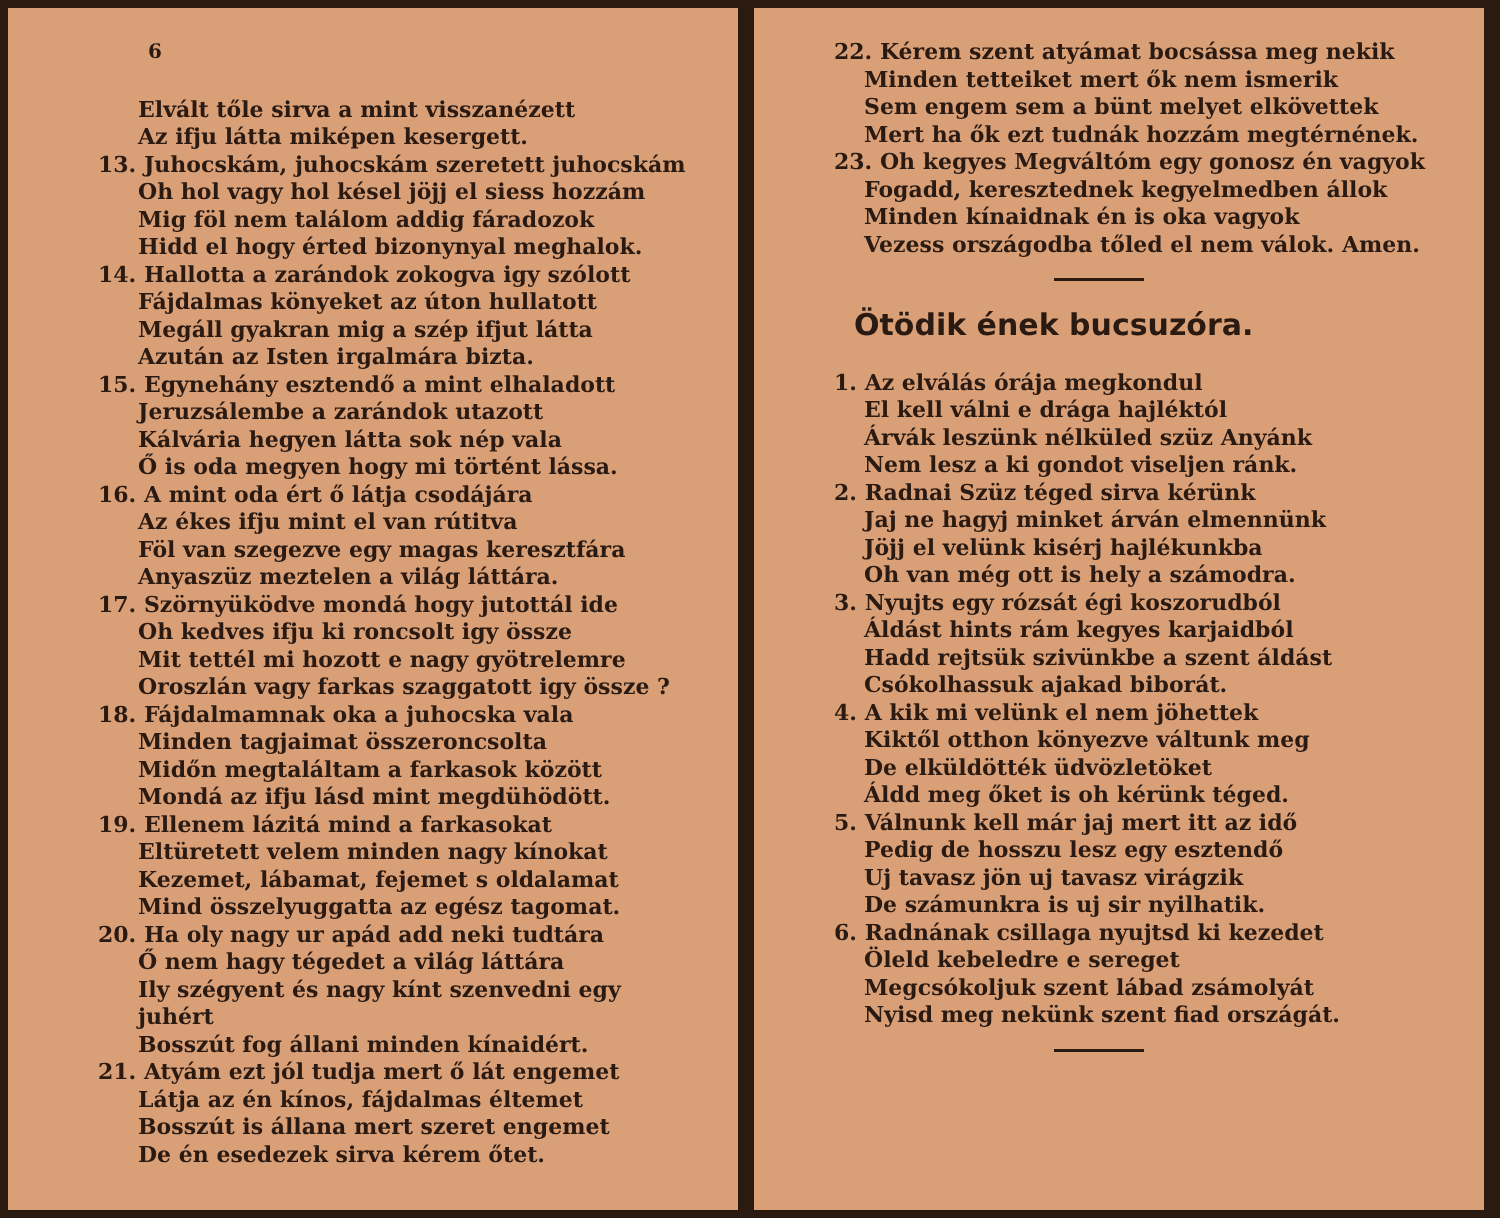6
Elvált tőle sirva a mint visszanézett
Az ifju látta miképen kesergett.
13. Juhocskám, juhocskám szeretett juhocskám
Oh hol vagy hol késel jöjj el siess hozzám
Mig föl nem találom addig fáradozok
Hidd el hogy érted bizonynyal meghalok.
14. Hallotta a zarándok zokogva igy szólott
Fájdalmas könyeket az úton hullatott
Megáll gyakran mig a szép ifjut látta
Azután az Isten irgalmára bizta.
15. Egynehány esztendő a mint elhaladott
Jeruzsálembe a zarándok utazott
Kálvária hegyen látta sok nép vala
Ő is oda megyen hogy mi történt lássa.
16. A mint oda ért ő látja csodájára
Az ékes ifju mint el van rútitva
Föl van szegezve egy magas keresztfára
Anyaszüz meztelen a világ láttára.
17. Szörnyüködve mondá hogy jutottál ide
Oh kedves ifju ki roncsolt igy össze
Mit tettél mi hozott e nagy gyötrelemre
Oroszlán vagy farkas szaggatott igy össze ?
18. Fájdalmamnak oka a juhocska vala
Minden tagjaimat összeroncsolta
Midőn megtaláltam a farkasok között
Mondá az ifju lásd mint megdühödött.
19. Ellenem lázitá mind a farkasokat
Eltüretett velem minden nagy kínokat
Kezemet, lábamat, fejemet s oldalamat
Mind összelyuggatta az egész tagomat.
20. Ha oly nagy ur apád add neki tudtára
Ő nem hagy tégedet a világ láttára
Ily szégyent és nagy kínt szenvedni egy juhért
Bosszút fog állani minden kínaidért.
21. Atyám ezt jól tudja mert ő lát engemet
Látja az én kínos, fájdalmas éltemet
Bosszút is állana mert szeret engemet
De én esedezek sirva kérem őtet.
22. Kérem szent atyámat bocsássa meg nekik
Minden tetteiket mert ők nem ismerik
Sem engem sem a bünt melyet elkövettek
Mert ha ők ezt tudnák hozzám megtérnének.
23. Oh kegyes Megváltóm egy gonosz én vagyok
Fogadd, keresztednek kegyelmedben állok
Minden kínaidnak én is oka vagyok
Vezess országodba tőled el nem válok. Amen.
Ötödik ének bucsuzóra.
1. Az elválás órája megkondul
El kell válni e drága hajléktól
Árvák leszünk nélküled szüz Anyánk
Nem lesz a ki gondot viseljen ránk.
2. Radnai Szüz téged sirva kérünk
Jaj ne hagyj minket árván elmennünk
Jöjj el velünk kisérj hajlékunkba
Oh van még ott is hely a számodra.
3. Nyujts egy rózsát égi koszorudból
Áldást hints rám kegyes karjaidból
Hadd rejtsük szivünkbe a szent áldást
Csókolhassuk ajakad biborát.
4. A kik mi velünk el nem jöhettek
Kiktől otthon könyezve váltunk meg
De elküldötték üdvözletöket
Áldd meg őket is oh kérünk téged.
5. Válnunk kell már jaj mert itt az idő
Pedig de hosszu lesz egy esztendő
Uj tavasz jön uj tavasz virágzik
De számunkra is uj sir nyilhatik.
6. Radnának csillaga nyujtsd ki kezedet
Öleld kebeledre e sereget
Megcsókoljuk szent lábad zsámolyát
Nyisd meg nekünk szent fiad országát.